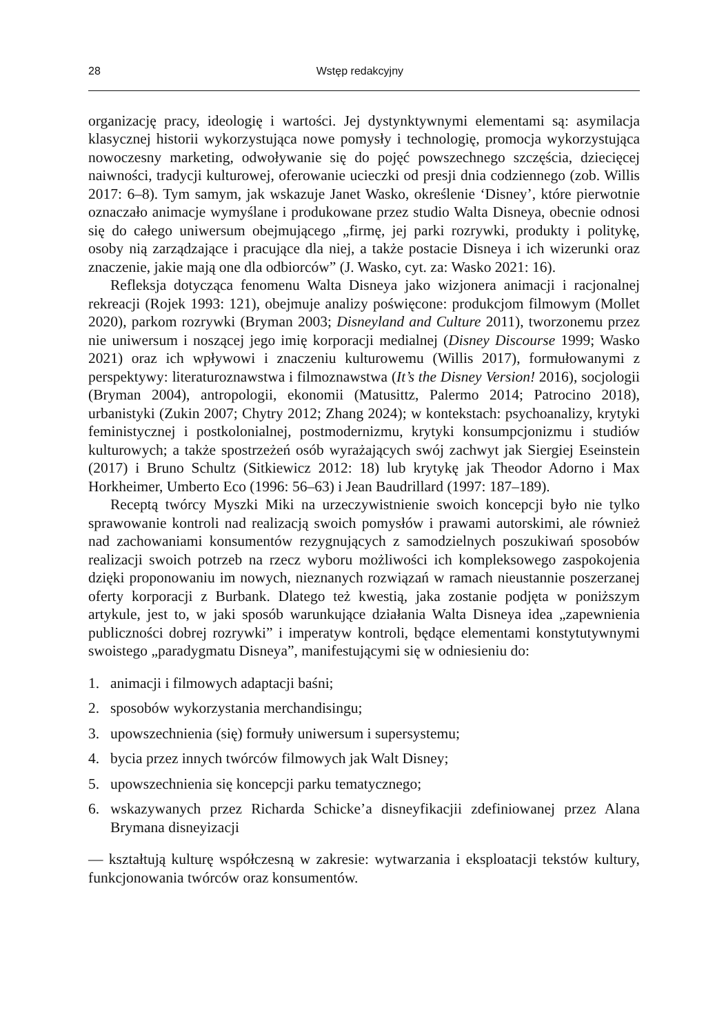28 Wstęp redakcyjny
organizację pracy, ideologię i wartości. Jej dystynktywnymi elementami są: asymilacja klasycznej historii wykorzystująca nowe pomysły i technologię, promocja wykorzystująca nowoczesny marketing, odwoływanie się do pojęć powszechnego szczęścia, dziecięcej naiwności, tradycji kulturowej, oferowanie ucieczki od presji dnia codziennego (zob. Willis 2017: 6–8). Tym samym, jak wskazuje Janet Wasko, określenie ‘Disney’, które pierwotnie oznaczało animacje wymyślane i produkowane przez studio Walta Disneya, obecnie odnosi się do całego uniwersum obejmującego „firmę, jej parki rozrywki, produkty i politykę, osoby nią zarządzające i pracujące dla niej, a także postacie Disneya i ich wizerunki oraz znaczenie, jakie mają one dla odbiorców” (J. Wasko, cyt. za: Wasko 2021: 16).
Refleksja dotycząca fenomenu Walta Disneya jako wizjonera animacji i racjonalnej rekreacji (Rojek 1993: 121), obejmuje analizy poświęcone: produkcjom filmowym (Mollet 2020), parkom rozrywki (Bryman 2003; Disneyland and Culture 2011), tworzonemu przez nie uniwersum i noszącej jego imię korporacji medialnej (Disney Discourse 1999; Wasko 2021) oraz ich wpływowi i znaczeniu kulturowemu (Willis 2017), formułowanymi z perspektywy: literaturoznawstwa i filmoznawstwa (It’s the Disney Version! 2016), socjologii (Bryman 2004), antropologii, ekonomii (Matusittz, Palermo 2014; Patrocino 2018), urbanistyki (Zukin 2007; Chytry 2012; Zhang 2024); w kontekstach: psychoanalizy, krytyki feministycznej i postkolonialnej, postmodernizmu, krytyki konsumpcjonizmu i studiów kulturowych; a także spostrzeżeń osób wyrażających swój zachwyt jak Siergiej Eseinstein (2017) i Bruno Schultz (Sitkiewicz 2012: 18) lub krytykę jak Theodor Adorno i Max Horkheimer, Umberto Eco (1996: 56–63) i Jean Baudrillard (1997: 187–189).
Receptą twórcy Myszki Miki na urzeczywistnienie swoich koncepcji było nie tylko sprawowanie kontroli nad realizacją swoich pomysłów i prawami autorskimi, ale również nad zachowaniami konsumentów rezygnujących z samodzielnych poszukiwań sposobów realizacji swoich potrzeb na rzecz wyboru możliwości ich kompleksowego zaspokojenia dzięki proponowaniu im nowych, nieznanych rozwiązań w ramach nieustannie poszerzanej oferty korporacji z Burbank. Dlatego też kwestią, jaka zostanie podjęta w poniższym artykule, jest to, w jaki sposób warunkujące działania Walta Disneya idea „zapewnienia publiczności dobrej rozrywki” i imperatyw kontroli, będące elementami konstytutywnymi swoistego „paradygmatu Disneya”, manifestującymi się w odniesieniu do:
1. animacji i filmowych adaptacji baśni;
2. sposobów wykorzystania merchandisingu;
3. upowszechnienia (się) formuły uniwersum i supersystemu;
4. bycia przez innych twórców filmowych jak Walt Disney;
5. upowszechnienia się koncepcji parku tematycznego;
6. wskazywanych przez Richarda Schicke’a disneyfikacjii zdefiniowanej przez Alana Brymana disneyizacji
— kształtują kulturę współczesną w zakresie: wytwarzania i eksploatacji tekstów kultury, funkcjonowania twórców oraz konsumentów.